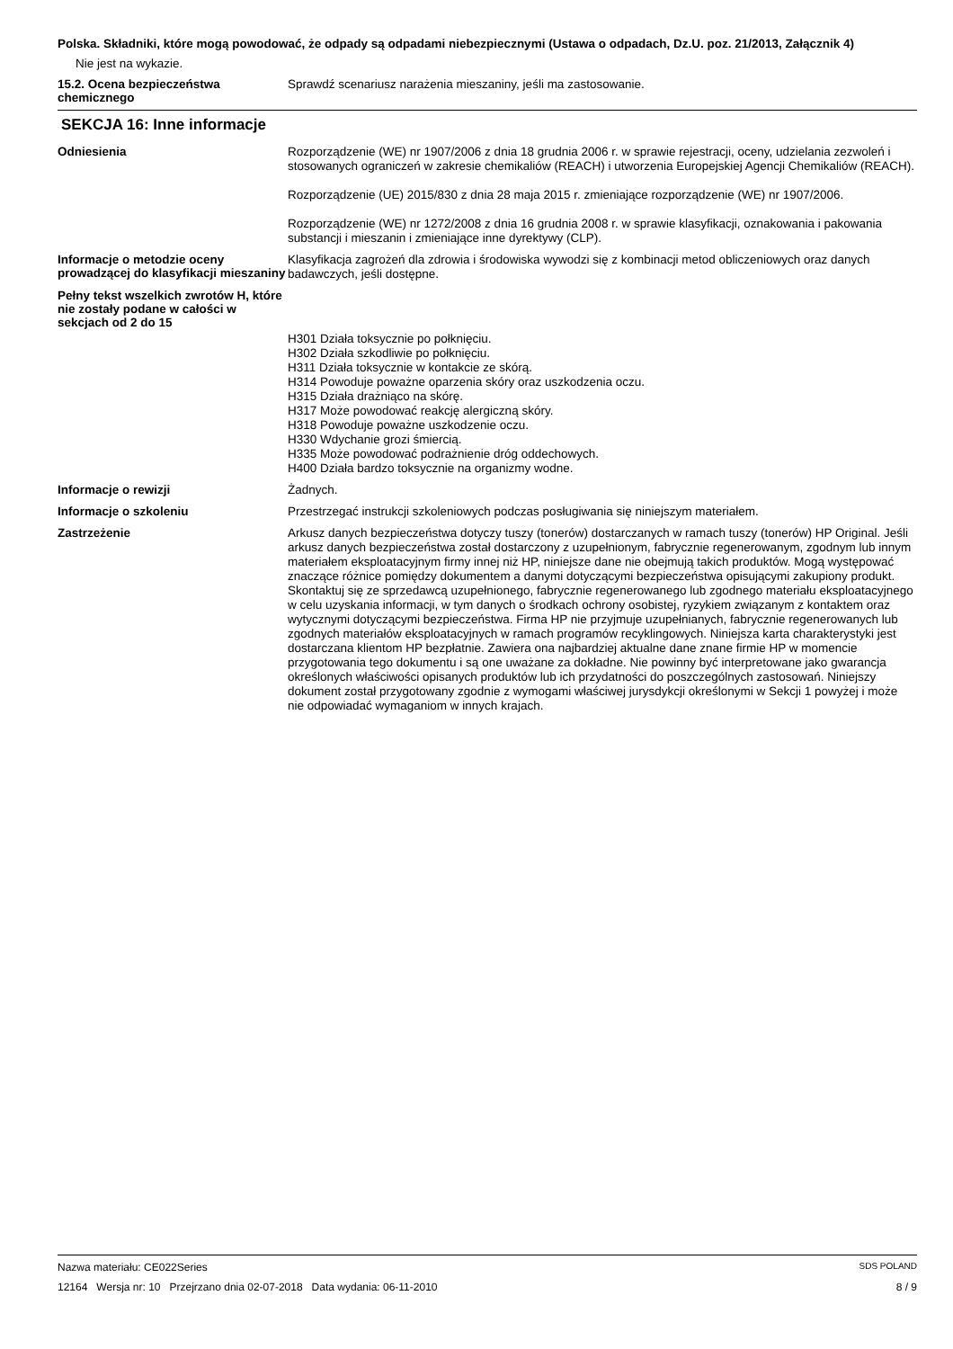Polska. Składniki, które mogą powodować, że odpady są odpadami niebezpiecznymi (Ustawa o odpadach, Dz.U. poz. 21/2013, Załącznik 4)
Nie jest na wykazie.
15.2. Ocena bezpieczeństwa chemicznego
Sprawdź scenariusz narażenia mieszaniny, jeśli ma zastosowanie.
SEKCJA 16: Inne informacje
Odniesienia
Rozporządzenie (WE) nr 1907/2006 z dnia 18 grudnia 2006 r. w sprawie rejestracji, oceny, udzielania zezwoleń i stosowanych ograniczeń w zakresie chemikaliów (REACH) i utworzenia Europejskiej Agencji Chemikaliów (REACH).
Rozporządzenie (UE) 2015/830 z dnia 28 maja 2015 r. zmieniające rozporządzenie (WE) nr 1907/2006.
Rozporządzenie (WE) nr 1272/2008 z dnia 16 grudnia 2008 r. w sprawie klasyfikacji, oznakowania i pakowania substancji i mieszanin i zmieniające inne dyrektywy (CLP).
Informacje o metodzie oceny prowadzącej do klasyfikacji mieszaniny
Klasyfikacja zagrożeń dla zdrowia i środowiska wywodzi się z kombinacji metod obliczeniowych oraz danych badawczych, jeśli dostępne.
Pełny tekst wszelkich zwrotów H, które nie zostały podane w całości w sekcjach od 2 do 15
H301 Działa toksycznie po połknięciu.
H302 Działa szkodliwie po połknięciu.
H311 Działa toksycznie w kontakcie ze skórą.
H314 Powoduje poważne oparzenia skóry oraz uszkodzenia oczu.
H315 Działa drażniąco na skórę.
H317 Może powodować reakcję alergiczną skóry.
H318 Powoduje poważne uszkodzenie oczu.
H330 Wdychanie grozi śmiercią.
H335 Może powodować podrażnienie dróg oddechowych.
H400 Działa bardzo toksycznie na organizmy wodne.
Informacje o rewizji
Żadnych.
Informacje o szkoleniu
Przestrzegać instrukcji szkoleniowych podczas posługiwania się niniejszym materiałem.
Zastrzeżenie
Arkusz danych bezpieczeństwa dotyczy tuszy (tonerów) dostarczanych w ramach tuszy (tonerów) HP Original. Jeśli arkusz danych bezpieczeństwa został dostarczony z uzupełnionym, fabrycznie regenerowanym, zgodnym lub innym materiałem eksploatacyjnym firmy innej niż HP, niniejsze dane nie obejmują takich produktów. Mogą występować znaczące różnice pomiędzy dokumentem a danymi dotyczącymi bezpieczeństwa opisującymi zakupiony produkt. Skontaktuj się ze sprzedawcą uzupełnionego, fabrycznie regenerowanego lub zgodnego materiału eksploatacyjnego w celu uzyskania informacji, w tym danych o środkach ochrony osobistej, ryzykiem związanym z kontaktem oraz wytycznymi dotyczącymi bezpieczeństwa. Firma HP nie przyjmuje uzupełnianych, fabrycznie regenerowanych lub zgodnych materiałów eksploatacyjnych w ramach programów recyklingowych. Niniejsza karta charakterystyki jest dostarczana klientom HP bezpłatnie. Zawiera ona najbardziej aktualne dane znane firmie HP w momencie przygotowania tego dokumentu i są one uważane za dokładne. Nie powinny być interpretowane jako gwarancja określonych właściwości opisanych produktów lub ich przydatności do poszczególnych zastosowań. Niniejszy dokument został przygotowany zgodnie z wymogami właściwej jurysdykcji określonymi w Sekcji 1 powyżej i może nie odpowiadać wymaganiom w innych krajach.
Nazwa materiału: CE022Series SDS POLAND
12164 Wersja nr: 10 Przejrzano dnia 02-07-2018 Data wydania: 06-11-2010 8 / 9